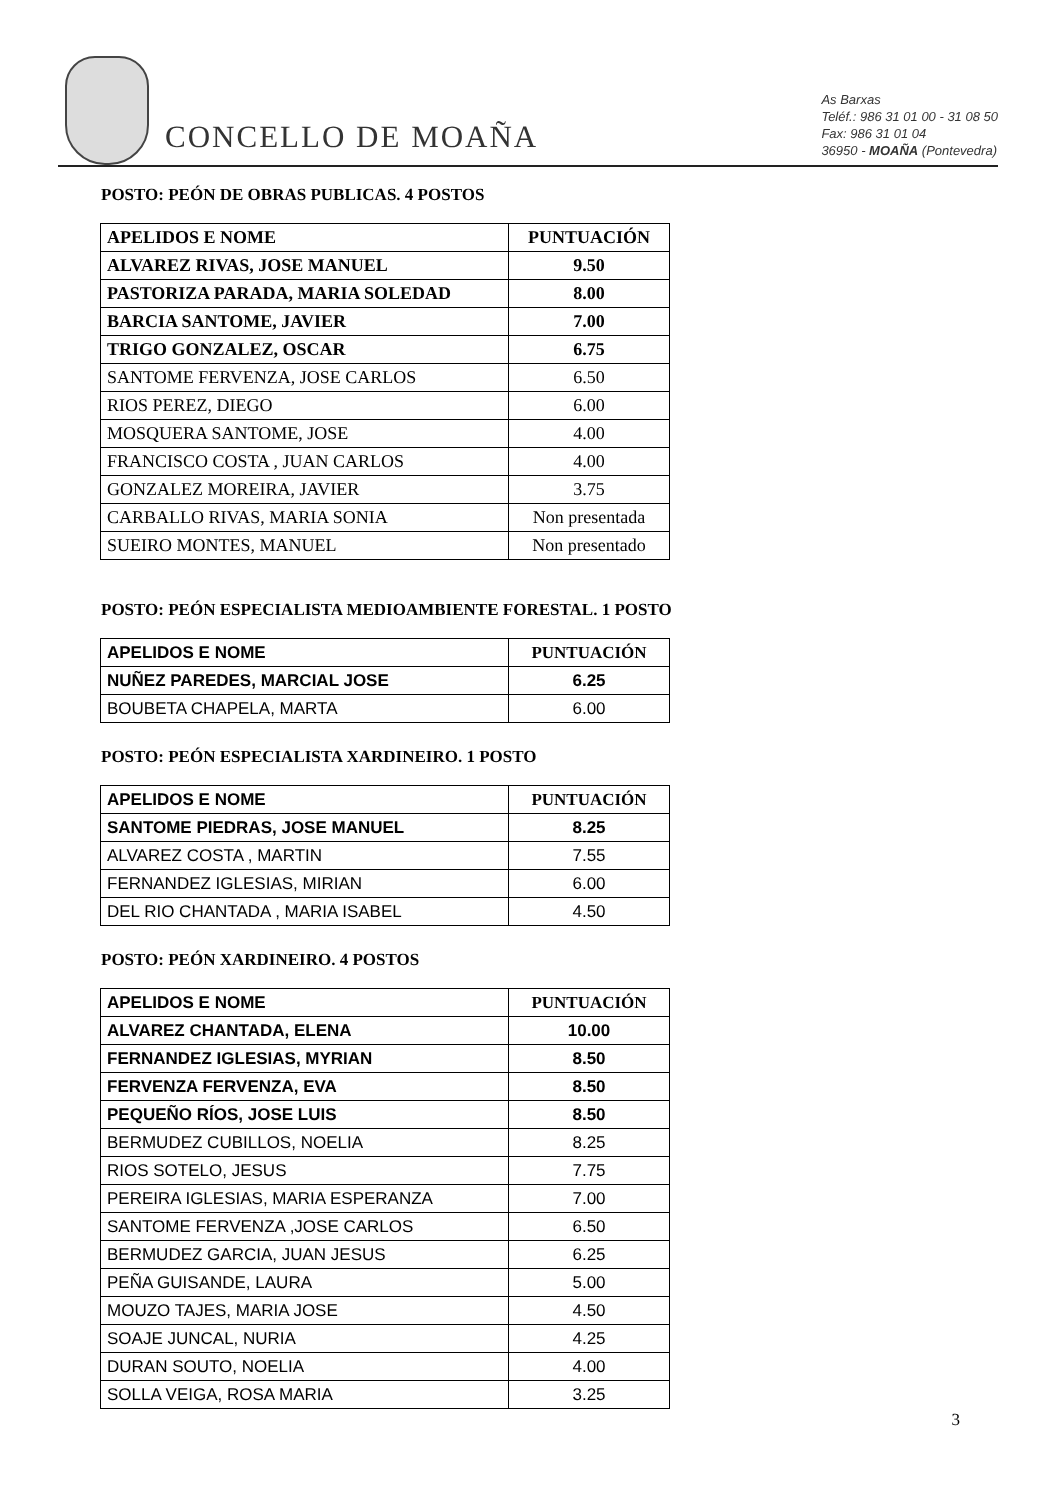CONCELLO DE MOAÑA
As Barxas
Teléf.: 986 31 01 00 - 31 08 50
Fax: 986 31 01 04
36950 - MOAÑA (Pontevedra)
POSTO: PEÓN DE OBRAS PUBLICAS. 4 POSTOS
| APELIDOS E NOME | PUNTUACIÓN |
| --- | --- |
| ALVAREZ RIVAS, JOSE MANUEL | 9.50 |
| PASTORIZA PARADA, MARIA SOLEDAD | 8.00 |
| BARCIA SANTOME, JAVIER | 7.00 |
| TRIGO GONZALEZ, OSCAR | 6.75 |
| SANTOME FERVENZA, JOSE CARLOS | 6.50 |
| RIOS PEREZ, DIEGO | 6.00 |
| MOSQUERA SANTOME, JOSE | 4.00 |
| FRANCISCO COSTA , JUAN CARLOS | 4.00 |
| GONZALEZ MOREIRA, JAVIER | 3.75 |
| CARBALLO RIVAS, MARIA SONIA | Non presentada |
| SUEIRO MONTES, MANUEL | Non presentado |
POSTO: PEÓN ESPECIALISTA MEDIOAMBIENTE FORESTAL. 1 POSTO
| APELIDOS E NOME | PUNTUACIÓN |
| --- | --- |
| NUÑEZ PAREDES, MARCIAL JOSE | 6.25 |
| BOUBETA CHAPELA, MARTA | 6.00 |
POSTO: PEÓN ESPECIALISTA XARDINEIRO. 1 POSTO
| APELIDOS E NOME | PUNTUACIÓN |
| --- | --- |
| SANTOME PIEDRAS, JOSE MANUEL | 8.25 |
| ALVAREZ COSTA , MARTIN | 7.55 |
| FERNANDEZ IGLESIAS, MIRIAN | 6.00 |
| DEL RIO CHANTADA , MARIA ISABEL | 4.50 |
POSTO: PEÓN XARDINEIRO. 4 POSTOS
| APELIDOS E NOME | PUNTUACIÓN |
| --- | --- |
| ALVAREZ CHANTADA, ELENA | 10.00 |
| FERNANDEZ IGLESIAS, MYRIAN | 8.50 |
| FERVENZA FERVENZA, EVA | 8.50 |
| PEQUEÑO RÍOS, JOSE LUIS | 8.50 |
| BERMUDEZ CUBILLOS, NOELIA | 8.25 |
| RIOS SOTELO, JESUS | 7.75 |
| PEREIRA IGLESIAS, MARIA ESPERANZA | 7.00 |
| SANTOME FERVENZA ,JOSE CARLOS | 6.50 |
| BERMUDEZ GARCIA, JUAN JESUS | 6.25 |
| PEÑA GUISANDE, LAURA | 5.00 |
| MOUZO TAJES, MARIA JOSE | 4.50 |
| SOAJE JUNCAL, NURIA | 4.25 |
| DURAN SOUTO, NOELIA | 4.00 |
| SOLLA VEIGA, ROSA MARIA | 3.25 |
3